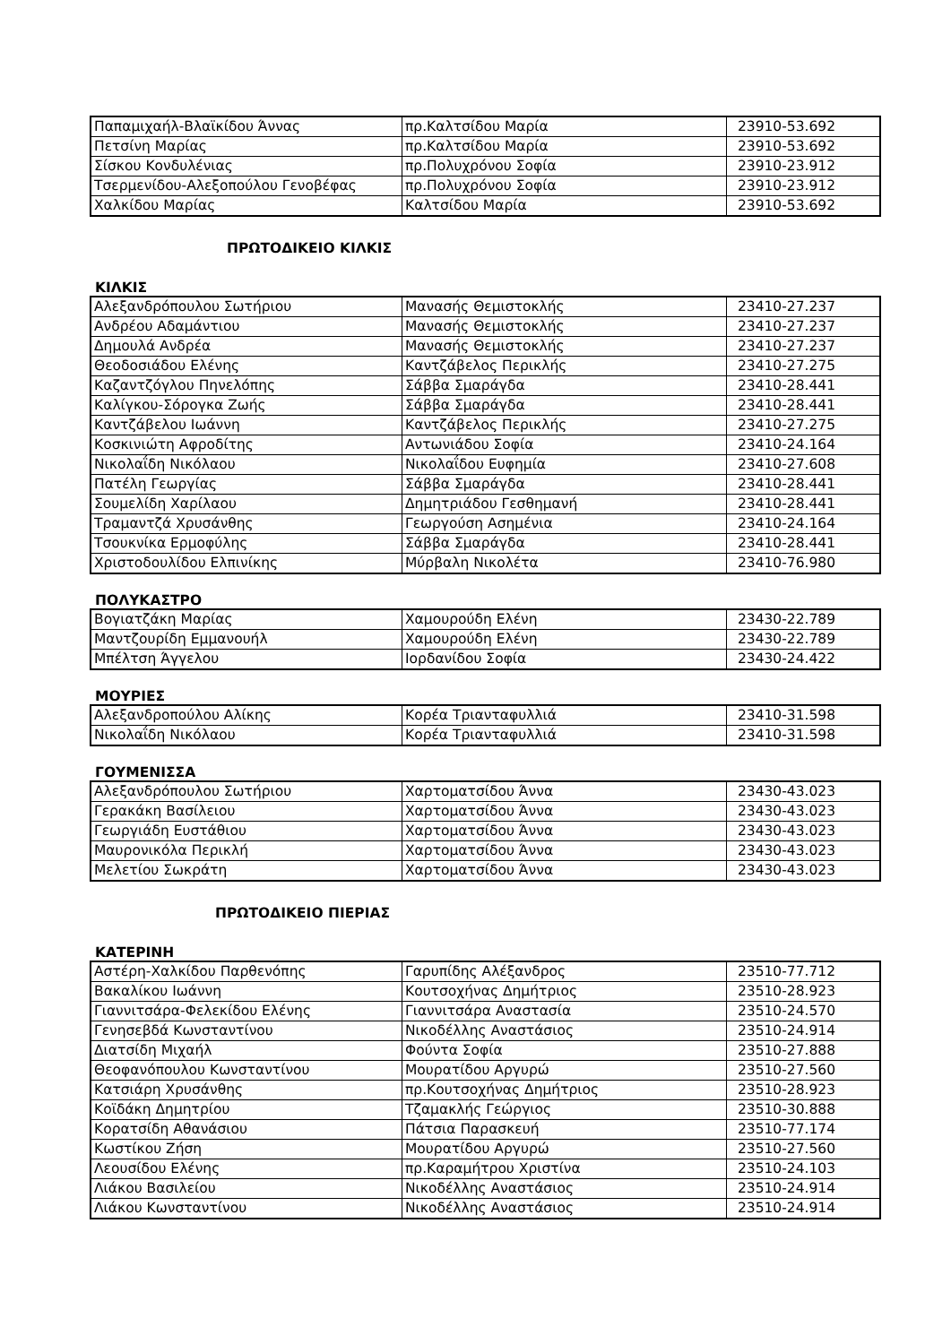| Παπαμιχαήλ-Βλαϊκίδου Άννας | πρ.Καλτσίδου Μαρία | 23910-53.692 |
| Πετσίνη Μαρίας | πρ.Καλτσίδου Μαρία | 23910-53.692 |
| Σίσκου Κονδυλένιας | πρ.Πολυχρόνου Σοφία | 23910-23.912 |
| Τσερμενίδου-Αλεξοπούλου Γενοβέφας | πρ.Πολυχρόνου Σοφία | 23910-23.912 |
| Χαλκίδου Μαρίας | Καλτσίδου Μαρία | 23910-53.692 |
ΠΡΩΤΟΔΙΚΕΙΟ ΚΙΛΚΙΣ
ΚΙΛΚΙΣ
| Αλεξανδρόπουλου Σωτήριου | Μανασής Θεμιστοκλής | 23410-27.237 |
| Ανδρέου Αδαμάντιου | Μανασής Θεμιστοκλής | 23410-27.237 |
| Δημουλά Ανδρέα | Μανασής Θεμιστοκλής | 23410-27.237 |
| Θεοδοσιάδου Ελένης | Καντζάβελος Περικλής | 23410-27.275 |
| Καζαντζόγλου Πηνελόπης | Σάββα Σμαράγδα | 23410-28.441 |
| Καλίγκου-Σόρογκα Ζωής | Σάββα Σμαράγδα | 23410-28.441 |
| Καντζάβελου Ιωάννη | Καντζάβελος Περικλής | 23410-27.275 |
| Κοσκινιώτη Αφροδίτης | Αντωνιάδου Σοφία | 23410-24.164 |
| Νικολαΐδη Νικόλαου | Νικολαΐδου Ευφημία | 23410-27.608 |
| Πατέλη Γεωργίας | Σάββα Σμαράγδα | 23410-28.441 |
| Σουμελίδη Χαρίλαου | Δημητριάδου Γεσθημανή | 23410-28.441 |
| Τραμαντζά Χρυσάνθης | Γεωργούση Ασημένια | 23410-24.164 |
| Τσουκνίκα Ερμοφύλης | Σάββα Σμαράγδα | 23410-28.441 |
| Χριστοδουλίδου Ελπινίκης | Μύρβαλη Νικολέτα | 23410-76.980 |
ΠΟΛΥΚΑΣΤΡΟ
| Βογιατζάκη Μαρίας | Χαμουρούδη Ελένη | 23430-22.789 |
| Μαντζουρίδη Εμμανουήλ | Χαμουρούδη Ελένη | 23430-22.789 |
| Μπέλτση Άγγελου | Ιορδανίδου Σοφία | 23430-24.422 |
ΜΟΥΡΙΕΣ
| Αλεξανδροπούλου Αλίκης | Κορέα Τριανταφυλλιά | 23410-31.598 |
| Νικολαΐδη Νικόλαου | Κορέα Τριανταφυλλιά | 23410-31.598 |
ΓΟΥΜΕΝΙΣΣΑ
| Αλεξανδρόπουλου Σωτήριου | Χαρτοματσίδου Άννα | 23430-43.023 |
| Γερακάκη Βασίλειου | Χαρτοματσίδου Άννα | 23430-43.023 |
| Γεωργιάδη Ευστάθιου | Χαρτοματσίδου Άννα | 23430-43.023 |
| Μαυρονικόλα Περικλή | Χαρτοματσίδου Άννα | 23430-43.023 |
| Μελετίου Σωκράτη | Χαρτοματσίδου Άννα | 23430-43.023 |
ΠΡΩΤΟΔΙΚΕΙΟ ΠΙΕΡΙΑΣ
ΚΑΤΕΡΙΝΗ
| Αστέρη-Χαλκίδου Παρθενόπης | Γαρυπίδης Αλέξανδρος | 23510-77.712 |
| Βακαλίκου Ιωάννη | Κουτσοχήνας Δημήτριος | 23510-28.923 |
| Γιαννιτσάρα-Φελεκίδου Ελένης | Γιαννιτσάρα Αναστασία | 23510-24.570 |
| Γενησεβδά Κωνσταντίνου | Νικοδέλλης Αναστάσιος | 23510-24.914 |
| Διατσίδη Μιχαήλ | Φούντα Σοφία | 23510-27.888 |
| Θεοφανόπουλου Κωνσταντίνου | Μουρατίδου Αργυρώ | 23510-27.560 |
| Κατσιάρη Χρυσάνθης | πρ.Κουτσοχήνας Δημήτριος | 23510-28.923 |
| Κοϊδάκη Δημητρίου | Τζαμακλής Γεώργιος | 23510-30.888 |
| Κορατσίδη Αθανάσιου | Πάτσια Παρασκευή | 23510-77.174 |
| Κωστίκου Ζήση | Μουρατίδου Αργυρώ | 23510-27.560 |
| Λεουσίδου Ελένης | πρ.Καραμήτρου Χριστίνα | 23510-24.103 |
| Λιάκου Βασιλείου | Νικοδέλλης Αναστάσιος | 23510-24.914 |
| Λιάκου Κωνσταντίνου | Νικοδέλλης Αναστάσιος | 23510-24.914 |